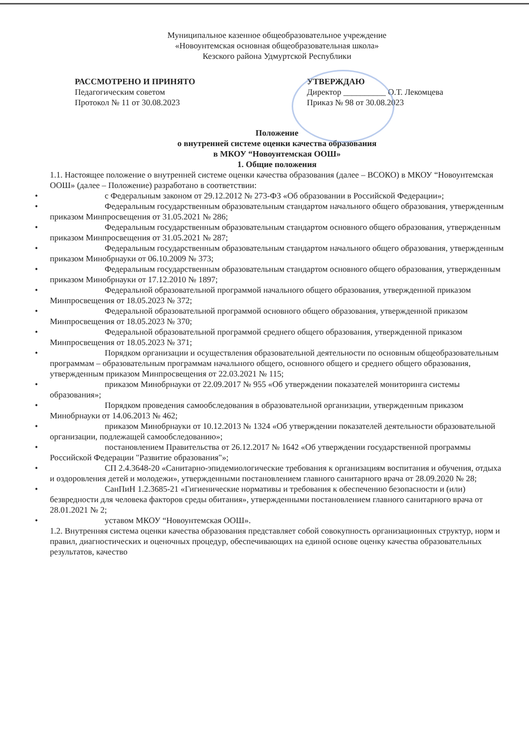Муниципальное казенное общеобразовательное учреждение
«Новоунтемская основная общеобразовательная школа»
Кезского района Удмуртской Республики
РАССМОТРЕНО И ПРИНЯТО
Педагогическим советом
Протокол № 11 от 30.08.2023
УТВЕРЖДАЮ
Директор __________ О.Т. Лекомцева
Приказ № 98 от 30.08.2023
Положение
о внутренней системе оценки качества образования
в МКОУ “Новоунтемская ООШ»
1. Общие положения
1.1. Настоящее положение о внутренней системе оценки качества образования (далее – ВСОКО) в МКОУ “Новоунтемская ООШ» (далее – Положение) разработано в соответствии:
• с Федеральным законом от 29.12.2012 № 273-ФЗ «Об образовании в Российской Федерации»;
• Федеральным государственным образовательным стандартом начального общего образования, утвержденным приказом Минпросвещения от 31.05.2021 № 286;
• Федеральным государственным образовательным стандартом основного общего образования, утвержденным приказом Минпросвещения от 31.05.2021 № 287;
• Федеральным государственным образовательным стандартом начального общего образования, утвержденным приказом Минобрнауки от 06.10.2009 № 373;
• Федеральным государственным образовательным стандартом основного общего образования, утвержденным приказом Минобрнауки от 17.12.2010 № 1897;
• Федеральной образовательной программой начального общего образования, утвержденной приказом Минпросвещения от 18.05.2023 № 372;
• Федеральной образовательной программой основного общего образования, утвержденной приказом Минпросвещения от 18.05.2023 № 370;
• Федеральной образовательной программой среднего общего образования, утвержденной приказом Минпросвещения от 18.05.2023 № 371;
• Порядком организации и осуществления образовательной деятельности по основным общеобразовательным программам – образовательным программам начального общего, основного общего и среднего общего образования, утвержденным приказом Минпросвещения от 22.03.2021 № 115;
• приказом Минобрнауки от 22.09.2017 № 955 «Об утверждении показателей мониторинга системы образования»;
• Порядком проведения самообследования в образовательной организации, утвержденным приказом Минобрнауки от 14.06.2013 № 462;
• приказом Минобрнауки от 10.12.2013 № 1324 «Об утверждении показателей деятельности образовательной организации, подлежащей самообследованию»;
• постановлением Правительства от 26.12.2017 № 1642 «Об утверждении государственной программы Российской Федерации "Развитие образования"»;
• СП 2.4.3648-20 «Санитарно-эпидемиологические требования к организациям воспитания и обучения, отдыха и оздоровления детей и молодежи», утвержденными постановлением главного санитарного врача от 28.09.2020 № 28;
• СанПиН 1.2.3685-21 «Гигиенические нормативы и требования к обеспечению безопасности и (или) безвредности для человека факторов среды обитания», утвержденными постановлением главного санитарного врача от 28.01.2021 № 2;
• уставом МКОУ “Новоунтемская ООШ».
1.2. Внутренняя система оценки качества образования представляет собой совокупность организационных структур, норм и правил, диагностических и оценочных процедур, обеспечивающих на единой основе оценку качества образовательных результатов, качество